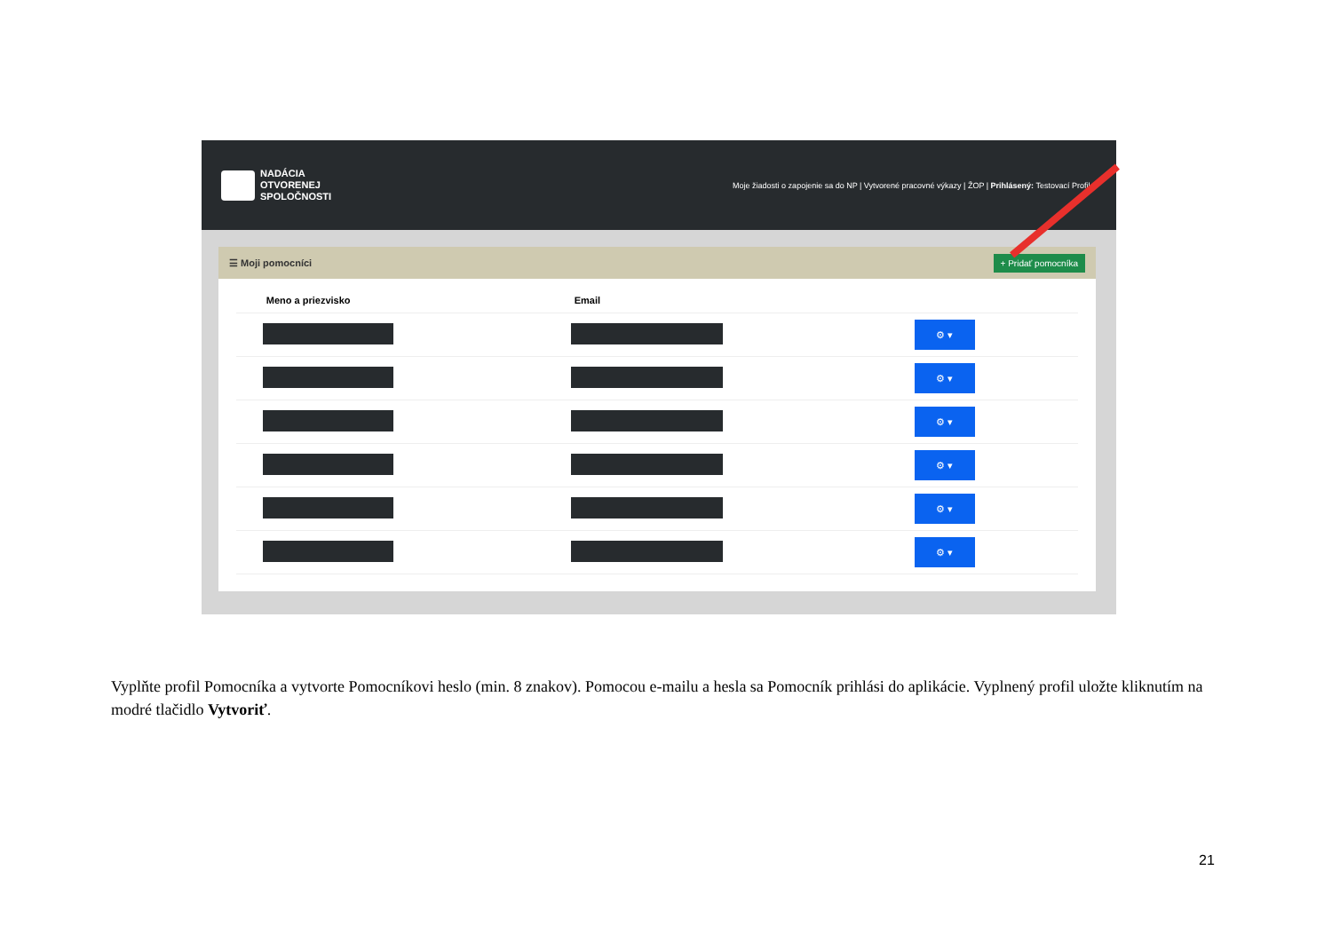NADÁCIA
OTVORENEJ
SPOLOČNOSTI
Moje žiadosti o zapojenie sa do NP | Vytvorené pracovné výkazy | ŽOP | Prihlásený: Testovací Profil ▾
☰ Moji pomocníci + Pridať pomocníka
| Meno a priezvisko | Email | |
| --- | --- | --- |
| | | ⚙ ▾ |
| | | ⚙ ▾ |
| | | ⚙ ▾ |
| | | ⚙ ▾ |
| | | ⚙ ▾ |
| | | ⚙ ▾ |
Vyplňte profil Pomocníka a vytvorte Pomocníkovi heslo (min. 8 znakov). Pomocou e-mailu a hesla sa Pomocník prihlási do aplikácie. Vyplnený profil uložte kliknutím na modré tlačidlo Vytvoriť.
21